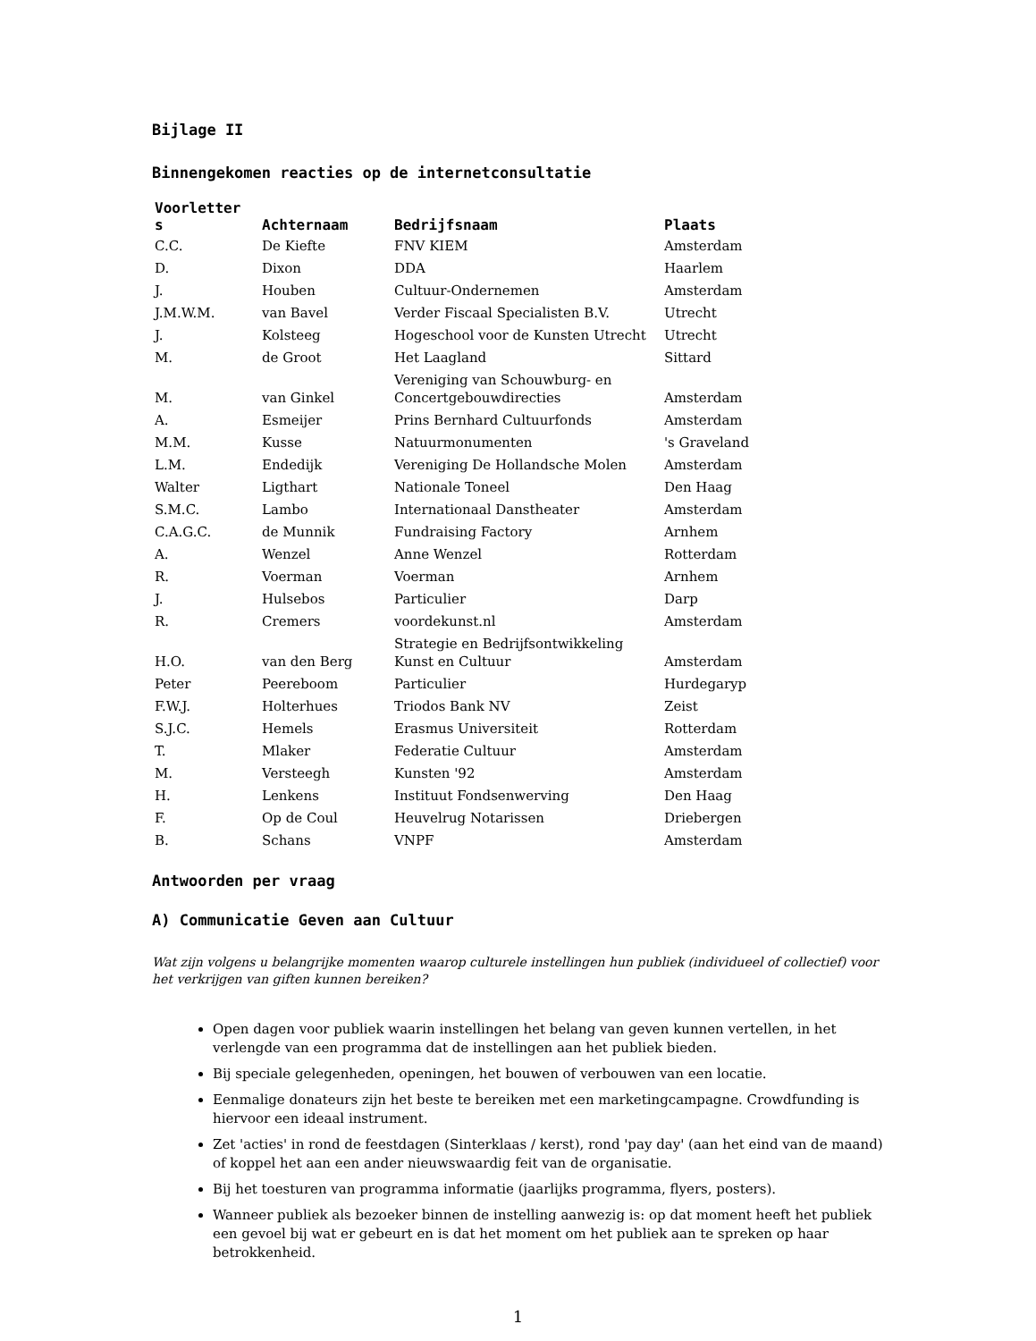Bijlage II
Binnengekomen reacties op de internetconsultatie
| Voorletter s | Achternaam | Bedrijfsnaam | Plaats |
| --- | --- | --- | --- |
| C.C. | De Kiefte | FNV KIEM | Amsterdam |
| D. | Dixon | DDA | Haarlem |
| J. | Houben | Cultuur-Ondernemen | Amsterdam |
| J.M.W.M. | van Bavel | Verder Fiscaal Specialisten B.V. | Utrecht |
| J. | Kolsteeg | Hogeschool voor de Kunsten Utrecht | Utrecht |
| M. | de Groot | Het Laagland | Sittard |
| M. | van Ginkel | Vereniging van Schouwburg- en Concertgebouwdirecties | Amsterdam |
| A. | Esmeijer | Prins Bernhard Cultuurfonds | Amsterdam |
| M.M. | Kusse | Natuurmonumenten | 's Graveland |
| L.M. | Endedijk | Vereniging De Hollandsche Molen | Amsterdam |
| Walter | Ligthart | Nationale Toneel | Den Haag |
| S.M.C. | Lambo | Internationaal Danstheater | Amsterdam |
| C.A.G.C. | de Munnik | Fundraising Factory | Arnhem |
| A. | Wenzel | Anne Wenzel | Rotterdam |
| R. | Voerman | Voerman | Arnhem |
| J. | Hulsebos | Particulier | Darp |
| R. | Cremers | voordekunst.nl | Amsterdam |
| H.O. | van den Berg | Strategie en Bedrijfsontwikkeling Kunst en Cultuur | Amsterdam |
| Peter | Peereboom | Particulier | Hurdegaryp |
| F.W.J. | Holterhues | Triodos Bank NV | Zeist |
| S.J.C. | Hemels | Erasmus Universiteit | Rotterdam |
| T. | Mlaker | Federatie Cultuur | Amsterdam |
| M. | Versteegh | Kunsten '92 | Amsterdam |
| H. | Lenkens | Instituut Fondsenwerving | Den Haag |
| F. | Op de Coul | Heuvelrug Notarissen | Driebergen |
| B. | Schans | VNPF | Amsterdam |
Antwoorden per vraag
A) Communicatie Geven aan Cultuur
Wat zijn volgens u belangrijke momenten waarop culturele instellingen hun publiek (individueel of collectief) voor het verkrijgen van giften kunnen bereiken?
Open dagen voor publiek waarin instellingen het belang van geven kunnen vertellen, in het verlengde van een programma dat de instellingen aan het publiek bieden.
Bij speciale gelegenheden, openingen, het bouwen of verbouwen van een locatie.
Eenmalige donateurs zijn het beste te bereiken met een marketingcampagne. Crowdfunding is hiervoor een ideaal instrument.
Zet 'acties' in rond de feestdagen (Sinterklaas / kerst), rond 'pay day' (aan het eind van de maand) of koppel het aan een ander nieuwswaardig feit van de organisatie.
Bij het toesturen van programma informatie (jaarlijks programma, flyers, posters).
Wanneer publiek als bezoeker binnen de instelling aanwezig is: op dat moment heeft het publiek een gevoel bij wat er gebeurt en is dat het moment om het publiek aan te spreken op haar betrokkenheid.
1